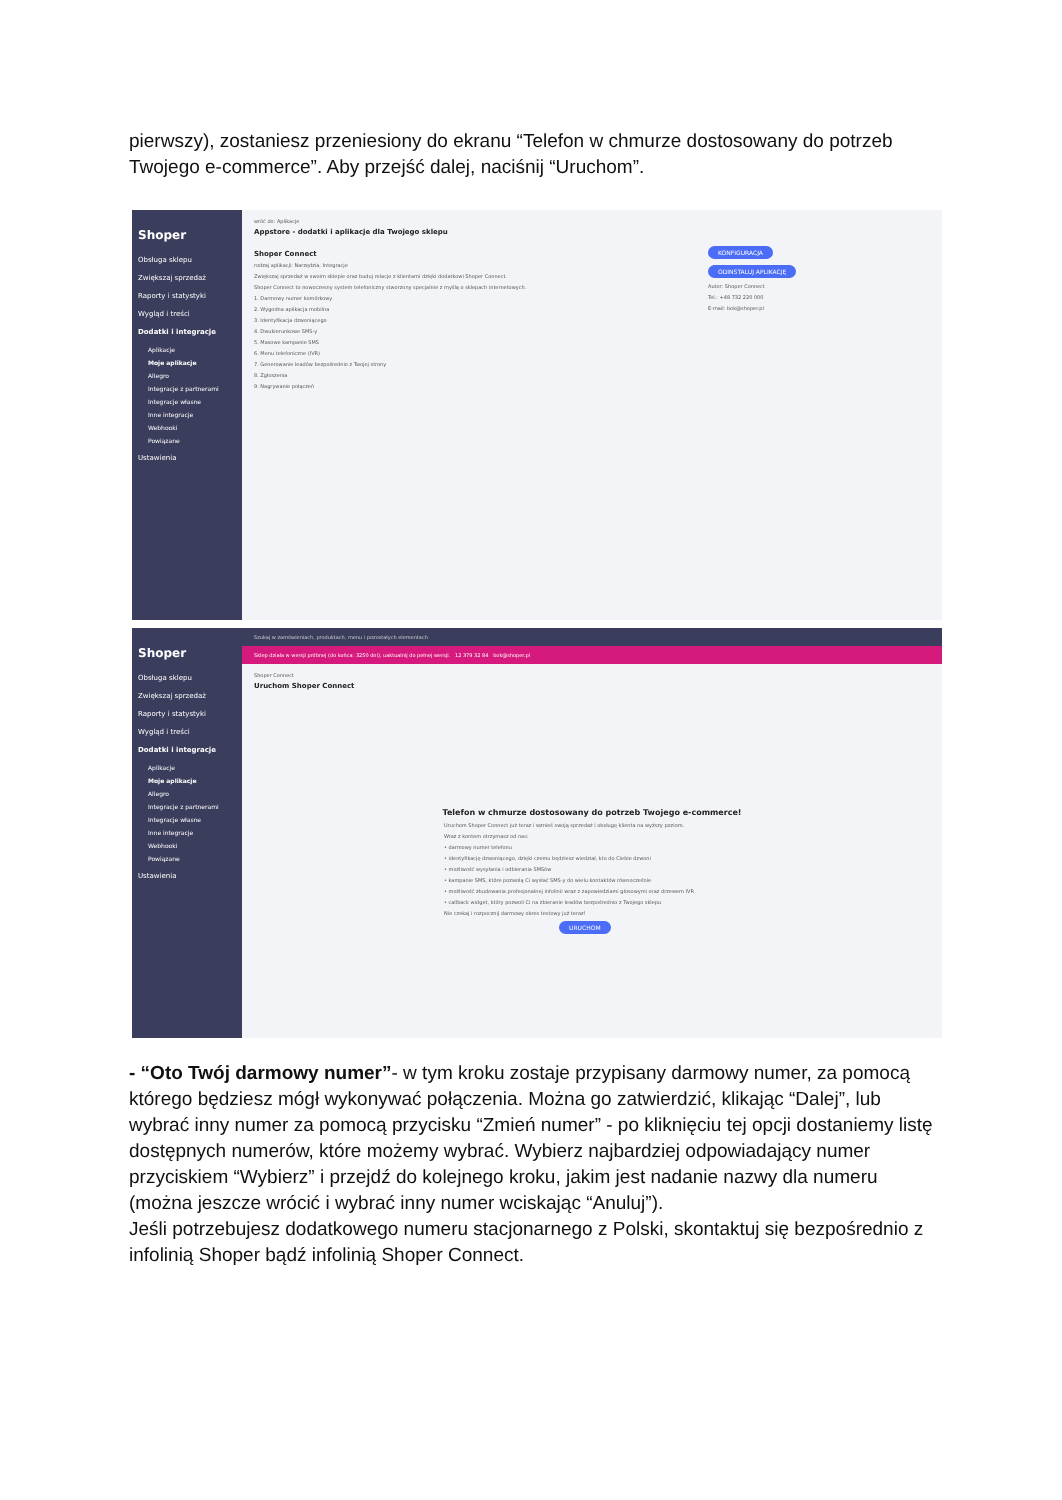pierwszy), zostaniesz przeniesiony do ekranu “Telefon w chmurze dostosowany do potrzeb Twojego e-commerce”. Aby przejść dalej, naciśnij “Uruchom”.
Shoper
Obsługa sklepu
Zwiększaj sprzedaż
Raporty i statystyki
Wygląd i treści
Dodatki i integracje
Aplikacje
Moje aplikacje
Allegro
Integracje z partnerami
Integracje własne
Inne integracje
Webhooki
Powiązane
Ustawienia
wróć do: Aplikacje
Appstore - dodatki i aplikacje dla Twojego sklepu
Shoper Connect
rodzaj aplikacji: Narzędzia, Integracje
Zwiększaj sprzedaż w swoim sklepie oraz buduj relacje z klientami dzięki dodatkowi Shoper Connect.
Shoper Connect to nowoczesny system telefoniczny stworzony specjalnie z myślą o sklepach internetowych.
1. Darmowy numer komórkowy
2. Wygodna aplikacja mobilna
3. Identyfikacja dzwoniącego
4. Dwukierunkowe SMS-y
5. Masowe kampanie SMS
6. Menu telefoniczne (IVR)
7. Generowanie leadów bezpośrednio z Twojej strony
8. Zgłoszenia
9. Nagrywanie połączeń
KONFIGURACJA
ODINSTALUJ APLIKACJĘ
Autor: Shoper Connect
Tel.: +48 732 220 000
E-mail: bok@shoper.pl
Shoper
Obsługa sklepu
Zwiększaj sprzedaż
Raporty i statystyki
Wygląd i treści
Dodatki i integracje
Aplikacje
Moje aplikacje
Allegro
Integracje z partnerami
Integracje własne
Inne integracje
Webhooki
Powiązane
Ustawienia
Szukaj w zamówieniach, produktach, menu i pozostałych elementach
Sklep działa w wersji próbnej (do końca: 3250 dni), uaktualnij do pełnej wersji. 12 379 32 84 bok@shoper.pl
Shoper Connect
Uruchom Shoper Connect
Telefon w chmurze dostosowany do potrzeb Twojego e-commerce!
Uruchom Shoper Connect już teraz i wznieś swoją sprzedaż i obsługę klienta na wyższy poziom.
Wraz z kontem otrzymasz od nas:
• darmowy numer telefonu
• identyfikację dzwoniącego, dzięki czemu będziesz wiedział, kto do Ciebie dzwoni
• możliwość wysyłania i odbierania SMSów
• kampanie SMS, które pozwolą Ci wysłać SMS-y do wielu kontaktów równocześnie
• możliwość zbudowania profesjonalnej infolinii wraz z zapowiedziami głosowymi oraz drzewem IVR
• callback widget, który pozwoli Ci na zbieranie leadów bezpośrednio z Twojego sklepu
Nie czekaj i rozpocznij darmowy okres testowy już teraz!
URUCHOM
- “Oto Twój darmowy numer”- w tym kroku zostaje przypisany darmowy numer, za pomocą którego będziesz mógł wykonywać połączenia. Można go zatwierdzić, klikając “Dalej”, lub wybrać inny numer za pomocą przycisku “Zmień numer” - po kliknięciu tej opcji dostaniemy listę dostępnych numerów, które możemy wybrać. Wybierz najbardziej odpowiadający numer przyciskiem “Wybierz” i przejdź do kolejnego kroku, jakim jest nadanie nazwy dla numeru (można jeszcze wrócić i wybrać inny numer wciskając “Anuluj”).
Jeśli potrzebujesz dodatkowego numeru stacjonarnego z Polski, skontaktuj się bezpośrednio z infolinią Shoper bądź infolinią Shoper Connect.